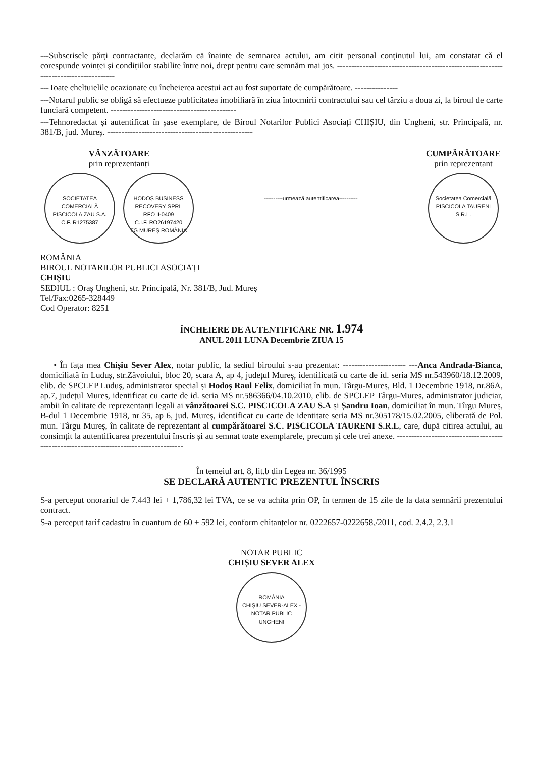---Subscrisele părți contractante, declarăm că înainte de semnarea actului, am citit personal conținutul lui, am constatat că el corespunde voinței și condițiilor stabilite între noi, drept pentru care semnăm mai jos. ------------------------------------------------------------------------------------
---Toate cheltuielile ocazionate cu încheierea acestui act au fost suportate de cumpărătoare. ---------------
---Notarul public se obligă să efectueze publicitatea imobiliară în ziua întocmirii contractului sau cel târziu a doua zi, la biroul de carte funciară competent. --------------------------------------------
---Tehnoredactat și autentificat în șase exemplare, de Biroul Notarilor Publici Asociați CHIȘIU, din Ungheni, str. Principală, nr. 381/B, jud. Mureș. ---------------------------------------------------
VÂNZĂTOARE
prin reprezentanți
SOCIETATEA COMERCIALĂ
PISCICOLA ZAU S.A.
C.F. R1275387 HODOȘ BUSINESS RECOVERY SPRL
RFO II-0409
C.I.F. RO26197420
TG MUREȘ ROMÂNIA
----------urmează autentificarea----------
CUMPĂRĂTOARE
prin reprezentant
Societatea Comercială
PISCICOLA TAURENI S.R.L.
ROMÂNIA
BIROUL NOTARILOR PUBLICI ASOCIAȚI
CHIȘIU
SEDIUL : Oraș Ungheni, str. Principală, Nr. 381/B, Jud. Mureș
Tel/Fax:0265-328449
Cod Operator: 8251
ÎNCHEIERE DE AUTENTIFICARE NR. 1.974
ANUL 2011 LUNA Decembrie ZIUA 15
• În fața mea Chișiu Sever Alex, notar public, la sediul biroului s-au prezentat: ---------------------- ---Anca Andrada-Bianca, domiciliată în Luduș, str.Zăvoiului, bloc 20, scara A, ap 4, județul Mureș, identificată cu carte de id. seria MS nr.543960/18.12.2009, elib. de SPCLEP Luduș, administrator special și Hodoș Raul Felix, domiciliat în mun. Târgu-Mureș, Bld. 1 Decembrie 1918, nr.86A, ap.7, județul Mureș, identificat cu carte de id. seria MS nr.586366/04.10.2010, elib. de SPCLEP Târgu-Mureș, administrator judiciar, ambii în calitate de reprezentanți legali ai vânzătoarei S.C. PISCICOLA ZAU S.A și Șandru Ioan, domiciliat în mun. Tîrgu Mureș, B-dul 1 Decembrie 1918, nr 35, ap 6, jud. Mureș, identificat cu carte de identitate seria MS nr.305178/15.02.2005, eliberată de Pol. mun. Târgu Mureș, în calitate de reprezentant al cumpărătoarei S.C. PISCICOLA TAURENI S.R.L, care, după citirea actului, au consimțit la autentificarea prezentului înscris și au semnat toate exemplarele, precum și cele trei anexe. ---------------------------------------------------------------------------------------
În temeiul art. 8, lit.b din Legea nr. 36/1995
SE DECLARĂ AUTENTIC PREZENTUL ÎNSCRIS
S-a perceput onorariul de 7.443 lei + 1,786,32 lei TVA, ce se va achita prin OP, în termen de 15 zile de la data semnării prezentului contract.
S-a perceput tarif cadastru în cuantum de 60 + 592 lei, conform chitanțelor nr. 0222657-0222658./2011, cod. 2.4.2, 2.3.1
NOTAR PUBLIC
CHIȘIU SEVER ALEX
ROMÂNIA
CHIȘIU SEVER-ALEX - NOTAR PUBLIC
UNGHENI